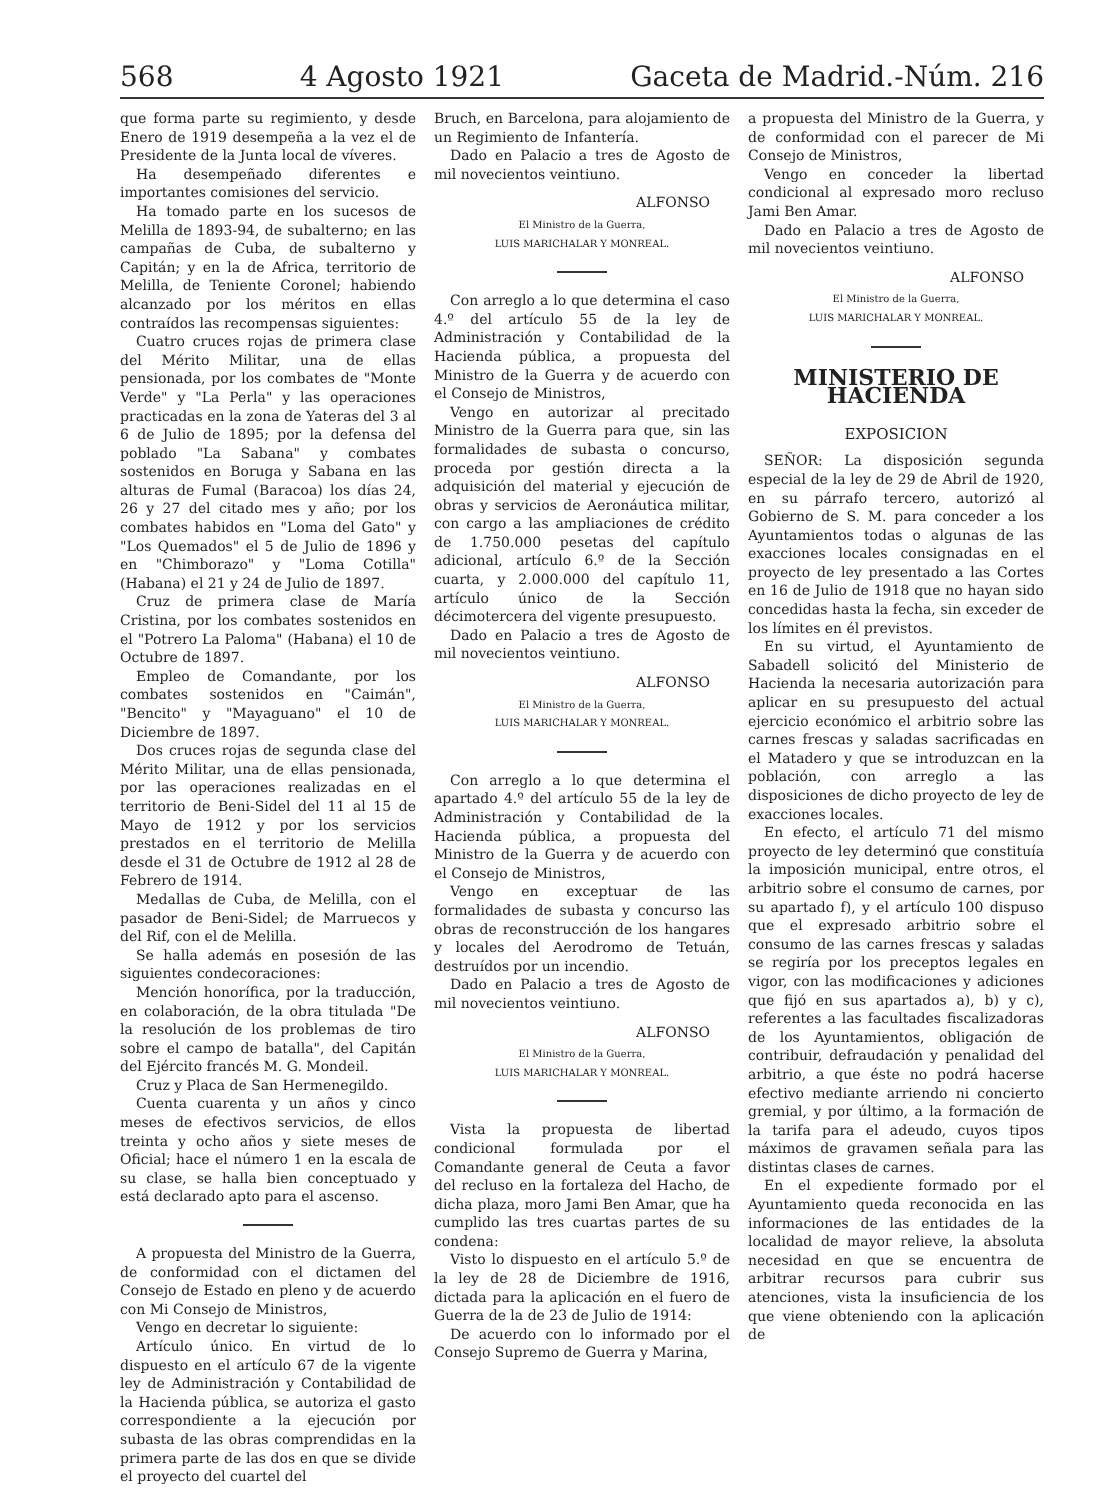568 4 Agosto 1921 Gaceta de Madrid.-Núm. 216
que forma parte su regimiento, y desde Enero de 1919 desempeña a la vez el de Presidente de la Junta local de víveres.
Ha desempeñado diferentes e importantes comisiones del servicio.
Ha tomado parte en los sucesos de Melilla de 1893-94, de subalterno; en las campañas de Cuba, de subalterno y Capitán; y en la de Africa, territorio de Melilla, de Teniente Coronel; habiendo alcanzado por los méritos en ellas contraídos las recompensas siguientes:
Cuatro cruces rojas de primera clase del Mérito Militar, una de ellas pensionada, por los combates de "Monte Verde" y "La Perla" y las operaciones practicadas en la zona de Yateras del 3 al 6 de Julio de 1895; por la defensa del poblado "La Sabana" y combates sostenidos en Boruga y Sabana en las alturas de Fumal (Baracoa) los días 24, 26 y 27 del citado mes y año; por los combates habidos en "Loma del Gato" y "Los Quemados" el 5 de Julio de 1896 y en "Chimborazo" y "Loma Cotilla" (Habana) el 21 y 24 de Julio de 1897.
Cruz de primera clase de María Cristina, por los combates sostenidos en el "Potrero La Paloma" (Habana) el 10 de Octubre de 1897.
Empleo de Comandante, por los combates sostenidos en "Caimán", "Bencito" y "Mayaguano" el 10 de Diciembre de 1897.
Dos cruces rojas de segunda clase del Mérito Militar, una de ellas pensionada, por las operaciones realizadas en el territorio de Beni-Sidel del 11 al 15 de Mayo de 1912 y por los servicios prestados en el territorio de Melilla desde el 31 de Octubre de 1912 al 28 de Febrero de 1914.
Medallas de Cuba, de Melilla, con el pasador de Beni-Sidel; de Marruecos y del Rif, con el de Melilla.
Se halla además en posesión de las siguientes condecoraciones:
Mención honorífica, por la traducción, en colaboración, de la obra titulada "De la resolución de los problemas de tiro sobre el campo de batalla", del Capitán del Ejército francés M. G. Mondeil.
Cruz y Placa de San Hermenegildo.
Cuenta cuarenta y un años y cinco meses de efectivos servicios, de ellos treinta y ocho años y siete meses de Oficial; hace el número 1 en la escala de su clase, se halla bien conceptuado y está declarado apto para el ascenso.
A propuesta del Ministro de la Guerra, de conformidad con el dictamen del Consejo de Estado en pleno y de acuerdo con Mi Consejo de Ministros,
Vengo en decretar lo siguiente:
Artículo único. En virtud de lo dispuesto en el artículo 67 de la vigente ley de Administración y Contabilidad de la Hacienda pública, se autoriza el gasto correspondiente a la ejecución por subasta de las obras comprendidas en la primera parte de las dos en que se divide el proyecto del cuartel del
Bruch, en Barcelona, para alojamiento de un Regimiento de Infantería.
Dado en Palacio a tres de Agosto de mil novecientos veintiuno.
ALFONSO
El Ministro de la Guerra,
LUIS MARICHALAR Y MONREAL.
Con arreglo a lo que determina el caso 4.º del artículo 55 de la ley de Administración y Contabilidad de la Hacienda pública, a propuesta del Ministro de la Guerra y de acuerdo con el Consejo de Ministros,
Vengo en autorizar al precitado Ministro de la Guerra para que, sin las formalidades de subasta o concurso, proceda por gestión directa a la adquisición del material y ejecución de obras y servicios de Aeronáutica militar, con cargo a las ampliaciones de crédito de 1.750.000 pesetas del capítulo adicional, artículo 6.º de la Sección cuarta, y 2.000.000 del capítulo 11, artículo único de la Sección décimotercera del vigente presupuesto.
Dado en Palacio a tres de Agosto de mil novecientos veintiuno.
ALFONSO
El Ministro de la Guerra,
LUIS MARICHALAR Y MONREAL.
Con arreglo a lo que determina el apartado 4.º del artículo 55 de la ley de Administración y Contabilidad de la Hacienda pública, a propuesta del Ministro de la Guerra y de acuerdo con el Consejo de Ministros,
Vengo en exceptuar de las formalidades de subasta y concurso las obras de reconstrucción de los hangares y locales del Aerodromo de Tetuán, destruídos por un incendio.
Dado en Palacio a tres de Agosto de mil novecientos veintiuno.
ALFONSO
El Ministro de la Guerra,
LUIS MARICHALAR Y MONREAL.
Vista la propuesta de libertad condicional formulada por el Comandante general de Ceuta a favor del recluso en la fortaleza del Hacho, de dicha plaza, moro Jami Ben Amar, que ha cumplido las tres cuartas partes de su condena:
Visto lo dispuesto en el artículo 5.º de la ley de 28 de Diciembre de 1916, dictada para la aplicación en el fuero de Guerra de la de 23 de Julio de 1914:
De acuerdo con lo informado por el Consejo Supremo de Guerra y Marina,
a propuesta del Ministro de la Guerra, y de conformidad con el parecer de Mi Consejo de Ministros,
Vengo en conceder la libertad condicional al expresado moro recluso Jami Ben Amar.
Dado en Palacio a tres de Agosto de mil novecientos veintiuno.
ALFONSO
El Ministro de la Guerra,
LUIS MARICHALAR Y MONREAL.
MINISTERIO DE HACIENDA
EXPOSICION
SEÑOR: La disposición segunda especial de la ley de 29 de Abril de 1920, en su párrafo tercero, autorizó al Gobierno de S. M. para conceder a los Ayuntamientos todas o algunas de las exacciones locales consignadas en el proyecto de ley presentado a las Cortes en 16 de Julio de 1918 que no hayan sido concedidas hasta la fecha, sin exceder de los límites en él previstos.
En su virtud, el Ayuntamiento de Sabadell solicitó del Ministerio de Hacienda la necesaria autorización para aplicar en su presupuesto del actual ejercicio económico el arbitrio sobre las carnes frescas y saladas sacrificadas en el Matadero y que se introduzcan en la población, con arreglo a las disposiciones de dicho proyecto de ley de exacciones locales.
En efecto, el artículo 71 del mismo proyecto de ley determinó que constituía la imposición municipal, entre otros, el arbitrio sobre el consumo de carnes, por su apartado f), y el artículo 100 dispuso que el expresado arbitrio sobre el consumo de las carnes frescas y saladas se regiría por los preceptos legales en vigor, con las modificaciones y adiciones que fijó en sus apartados a), b) y c), referentes a las facultades fiscalizadoras de los Ayuntamientos, obligación de contribuir, defraudación y penalidad del arbitrio, a que éste no podrá hacerse efectivo mediante arriendo ni concierto gremial, y por último, a la formación de la tarifa para el adeudo, cuyos tipos máximos de gravamen señala para las distintas clases de carnes.
En el expediente formado por el Ayuntamiento queda reconocida en las informaciones de las entidades de la localidad de mayor relieve, la absoluta necesidad en que se encuentra de arbitrar recursos para cubrir sus atenciones, vista la insuficiencia de los que viene obteniendo con la aplicación de